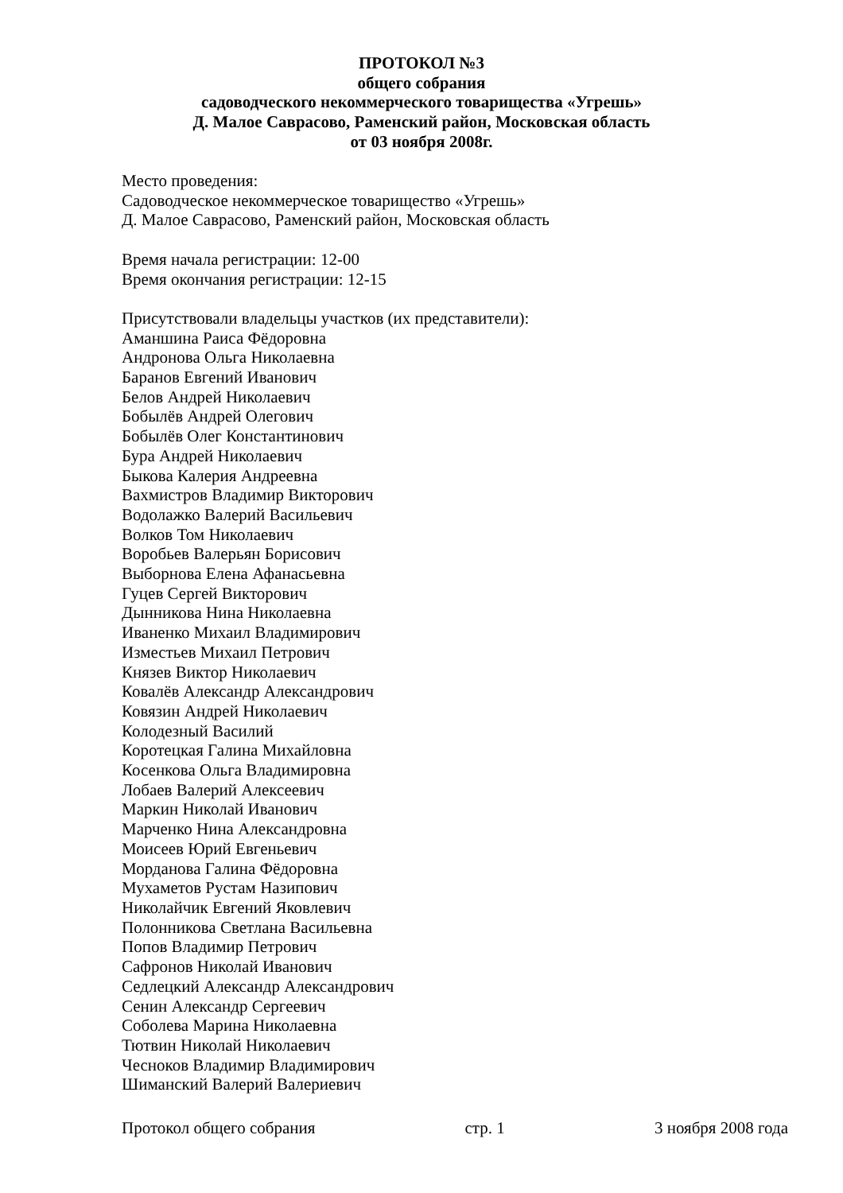ПРОТОКОЛ №3
общего собрания
садоводческого некоммерческого товарищества «Угрешь»
Д. Малое Саврасово, Раменский район, Московская область
от 03 ноября 2008г.
Место проведения:
Садоводческое некоммерческое товарищество «Угрешь»
Д. Малое Саврасово, Раменский район, Московская область
Время начала регистрации: 12-00
Время окончания регистрации: 12-15
Присутствовали владельцы участков (их представители):
Аманшина Раиса Фёдоровна
Андронова Ольга Николаевна
Баранов Евгений Иванович
Белов Андрей Николаевич
Бобылёв Андрей Олегович
Бобылёв Олег Константинович
Бура Андрей Николаевич
Быкова Калерия Андреевна
Вахмистров Владимир Викторович
Водолажко Валерий Васильевич
Волков Том Николаевич
Воробьев Валерьян Борисович
Выборнова Елена Афанасьевна
Гуцев Сергей Викторович
Дынникова Нина Николаевна
Иваненко Михаил Владимирович
Изместьев Михаил Петрович
Князев Виктор Николаевич
Ковалёв Александр Александрович
Ковязин Андрей Николаевич
Колодезный Василий
Коротецкая Галина Михайловна
Косенкова Ольга Владимировна
Лобаев Валерий Алексеевич
Маркин Николай Иванович
Марченко Нина Александровна
Моисеев Юрий Евгеньевич
Морданова Галина Фёдоровна
Мухаметов Рустам Назипович
Николайчик Евгений Яковлевич
Полонникова Светлана Васильевна
Попов Владимир Петрович
Сафронов Николай Иванович
Седлецкий Александр Александрович
Сенин Александр Сергеевич
Соболева Марина Николаевна
Тютвин Николай Николаевич
Чесноков Владимир Владимирович
Шиманский Валерий Валериевич
Протокол общего собрания стр. 1 3 ноября 2008 года